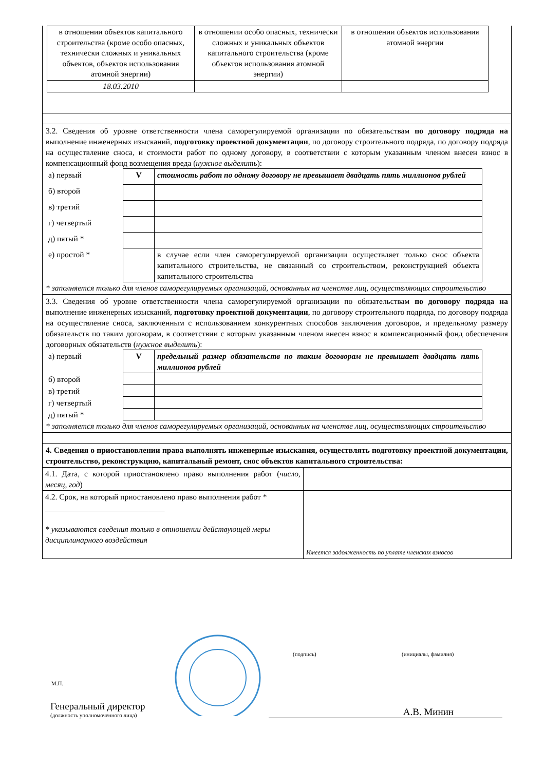| в отношении объектов капитального строительства (кроме особо опасных, технически сложных и уникальных объектов, объектов использования атомной энергии) | в отношении особо опасных, технически сложных и уникальных объектов капитального строительства (кроме объектов использования атомной энергии) | в отношении объектов использования атомной энергии |
| 18.03.2010 | | |
3.2. Сведения об уровне ответственности члена саморегулируемой организации по обязательствам по договору подряда на выполнение инженерных изысканий, подготовку проектной документации, по договору строительного подряда, по договору подряда на осуществление сноса, и стоимости работ по одному договору, в соответствии с которым указанным членом внесен взнос в компенсационный фонд возмещения вреда (нужное выделить):
| а) первый | V | стоимость работ по одному договору не превышает двадцать пять миллионов рублей |
| б) второй | | |
| в) третий | | |
| г) четвертый | | |
| д) пятый * | | |
| е) простой * | | в случае если член саморегулируемой организации осуществляет только снос объекта капитального строительства, не связанный со строительством, реконструкцией объекта капитального строительства |
* заполняется только для членов саморегулируемых организаций, основанных на членстве лиц, осуществляющих строительство
3.3. Сведения об уровне ответственности члена саморегулируемой организации по обязательствам по договору подряда на выполнение инженерных изысканий, подготовку проектной документации, по договору строительного подряда, по договору подряда на осуществление сноса, заключенным с использованием конкурентных способов заключения договоров, и предельному размеру обязательств по таким договорам, в соответствии с которым указанным членом внесен взнос в компенсационный фонд обеспечения договорных обязательств (нужное выделить):
| а) первый | V | предельный размер обязательств по таким договорам не превышает двадцать пять миллионов рублей |
| б) второй | | |
| в) третий | | |
| г) четвертый | | |
| д) пятый * | | |
* заполняется только для членов саморегулируемых организаций, основанных на членстве лиц, осуществляющих строительство
4. Сведения о приостановлении права выполнять инженерные изыскания, осуществлять подготовку проектной документации, строительство, реконструкцию, капитальный ремонт, снос объектов капитального строительства:
| 4.1. Дата, с которой приостановлено право выполнения работ ( число, месяц, год ) | |
| 4.2. Срок, на который приостановлено право выполнения работ * ______________________________ * указываются сведения только в отношении действующей меры дисциплинарного воздействия | Имеется задолженность по уплате членских взносов |
Генеральный директор
(должность уполномоченного лица)
А.В. Минин
(подпись) (инициалы, фамилия)
М.П.